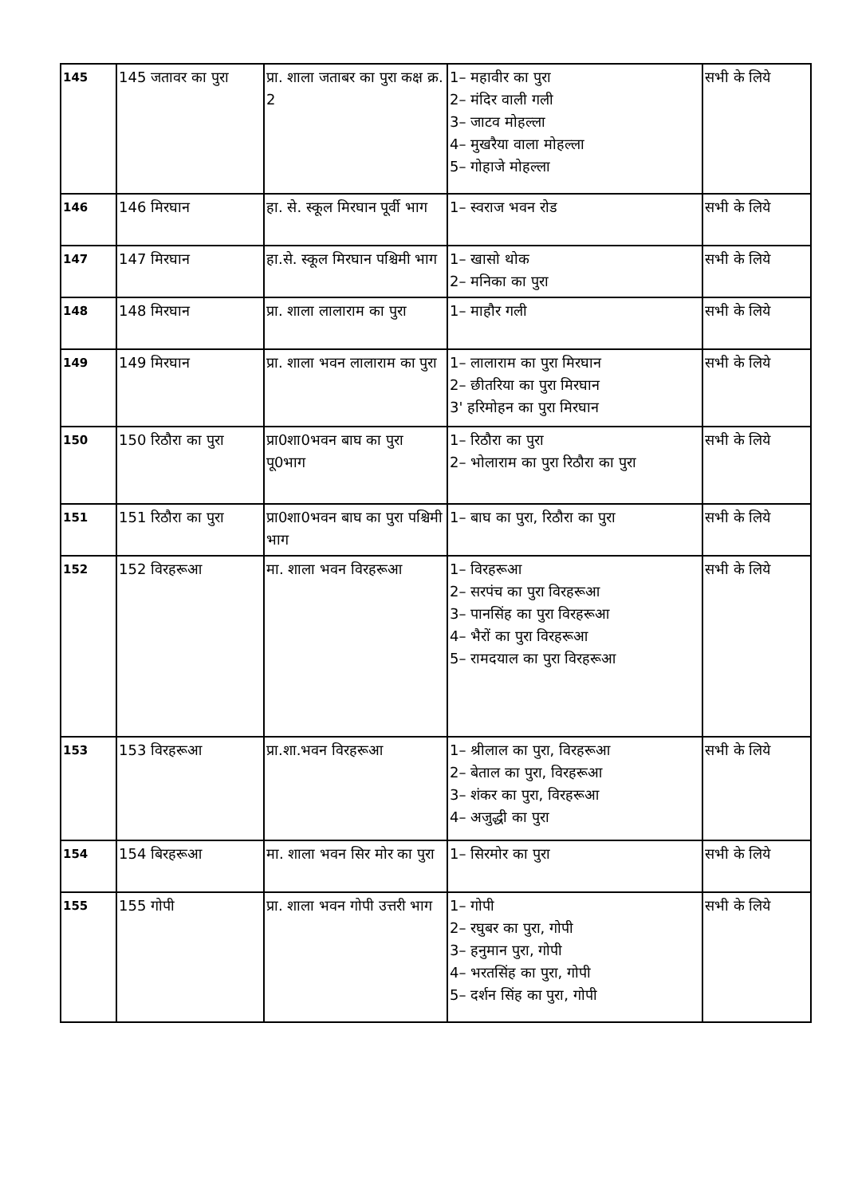| 145 | 145 जतावर का पुरा | प्रा. शाला जताबर का पुरा कक्ष क्र. 2 | 1– महावीर का पुरा 2– मंदिर वाली गली 3– जाटव मोहल्ला 4– मुखरैया वाला मोहल्ला 5– गोहाजे मोहल्ला | सभी के लिये |
| 146 | 146 मिरघान | हा. से. स्कूल मिरघान पूर्वी भाग | 1– स्वराज भवन रोड | सभी के लिये |
| 147 | 147 मिरघान | हा.से. स्कूल मिरघान पश्चिमी भाग | 1– खासो थोक 2– मनिका का पुरा | सभी के लिये |
| 148 | 148 मिरघान | प्रा. शाला लालाराम का पुरा | 1– माहौर गली | सभी के लिये |
| 149 | 149 मिरघान | प्रा. शाला भवन लालाराम का पुरा | 1– लालाराम का पुरा मिरघान 2– छीतरिया का पुरा मिरघान 3' हरिमोहन का पुरा मिरघान | सभी के लिये |
| 150 | 150 रिठौरा का पुरा | प्रा0शा0भवन बाघ का पुरा पू0भाग | 1– रिठौरा का पुरा 2– भोलाराम का पुरा रिठौरा का पुरा | सभी के लिये |
| 151 | 151 रिठौरा का पुरा | प्रा0शा0भवन बाघ का पुरा पश्चिमी भाग | 1– बाघ का पुरा, रिठौरा का पुरा | सभी के लिये |
| 152 | 152 विरहरूआ | मा. शाला भवन विरहरूआ | 1– विरहरूआ 2– सरपंच का पुरा विरहरूआ 3– पानसिंह का पुरा विरहरूआ 4– भैरों का पुरा विरहरूआ 5– रामदयाल का पुरा विरहरूआ | सभी के लिये |
| 153 | 153 विरहरूआ | प्रा.शा.भवन विरहरूआ | 1– श्रीलाल का पुरा, विरहरूआ 2– बेताल का पुरा, विरहरूआ 3– शंकर का पुरा, विरहरूआ 4– अजुद्धी का पुरा | सभी के लिये |
| 154 | 154 बिरहरूआ | मा. शाला भवन सिर मोर का पुरा | 1– सिरमोर का पुरा | सभी के लिये |
| 155 | 155 गोपी | प्रा. शाला भवन गोपी उत्तरी भाग | 1– गोपी 2– रघुबर का पुरा, गोपी 3– हनुमान पुरा, गोपी 4– भरतसिंह का पुरा, गोपी 5– दर्शन सिंह का पुरा, गोपी | सभी के लिये |